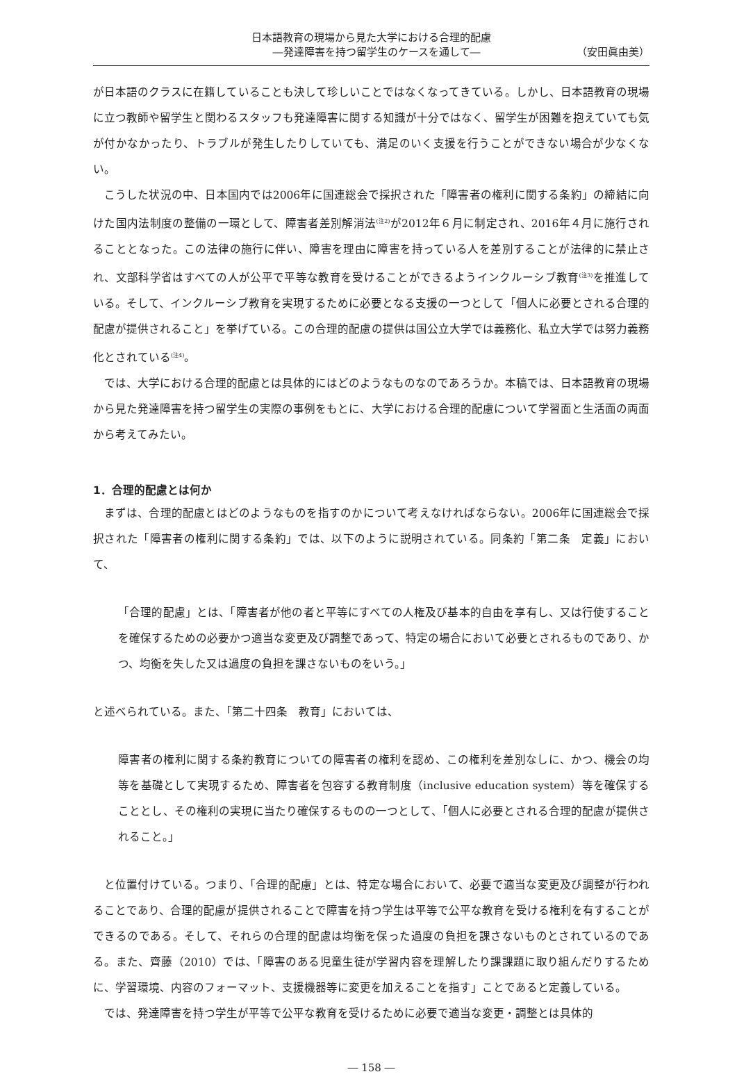日本語教育の現場から見た大学における合理的配慮
―発達障害を持つ留学生のケースを通して― （安田眞由美）
が日本語のクラスに在籍していることも決して珍しいことではなくなってきている。しかし、日本語教育の現場に立つ教師や留学生と関わるスタッフも発達障害に関する知識が十分ではなく、留学生が困難を抱えていても気が付かなかったり、トラブルが発生したりしていても、満足のいく支援を行うことができない場合が少なくない。
こうした状況の中、日本国内では2006年に国連総会で採択された「障害者の権利に関する条約」の締結に向けた国内法制度の整備の一環として、障害者差別解消法<sup>(注2)</sup>が2012年６月に制定され、2016年４月に施行されることとなった。この法律の施行に伴い、障害を理由に障害を持っている人を差別することが法律的に禁止され、文部科学省はすべての人が公平で平等な教育を受けることができるようインクルーシブ教育<sup>(注3)</sup>を推進している。そして、インクルーシブ教育を実現するために必要となる支援の一つとして「個人に必要とされる合理的配慮が提供されること」を挙げている。この合理的配慮の提供は国公立大学では義務化、私立大学では努力義務化とされている<sup>(注4)</sup>。
では、大学における合理的配慮とは具体的にはどのようなものなのであろうか。本稿では、日本語教育の現場から見た発達障害を持つ留学生の実際の事例をもとに、大学における合理的配慮について学習面と生活面の両面から考えてみたい。
1．合理的配慮とは何か
まずは、合理的配慮とはどのようなものを指すのかについて考えなければならない。2006年に国連総会で採択された「障害者の権利に関する条約」では、以下のように説明されている。同条約「第二条　定義」において、
「合理的配慮」とは、「障害者が他の者と平等にすべての人権及び基本的自由を享有し、又は行使することを確保するための必要かつ適当な変更及び調整であって、特定の場合において必要とされるものであり、かつ、均衡を失した又は過度の負担を課さないものをいう。」
と述べられている。また、「第二十四条　教育」においては、
障害者の権利に関する条約教育についての障害者の権利を認め、この権利を差別なしに、かつ、機会の均等を基礎として実現するため、障害者を包容する教育制度（inclusive education system）等を確保することとし、その権利の実現に当たり確保するものの一つとして、「個人に必要とされる合理的配慮が提供されること。」
と位置付けている。つまり、「合理的配慮」とは、特定な場合において、必要で適当な変更及び調整が行われることであり、合理的配慮が提供されることで障害を持つ学生は平等で公平な教育を受ける権利を有することができるのである。そして、それらの合理的配慮は均衡を保った過度の負担を課さないものとされているのである。また、齊藤（2010）では、「障害のある児童生徒が学習内容を理解したり課課題に取り組んだりするために、学習環境、内容のフォーマット、支援機器等に変更を加えることを指す」ことであると定義している。
では、発達障害を持つ学生が平等で公平な教育を受けるために必要で適当な変更・調整とは具体的
― 158 ―